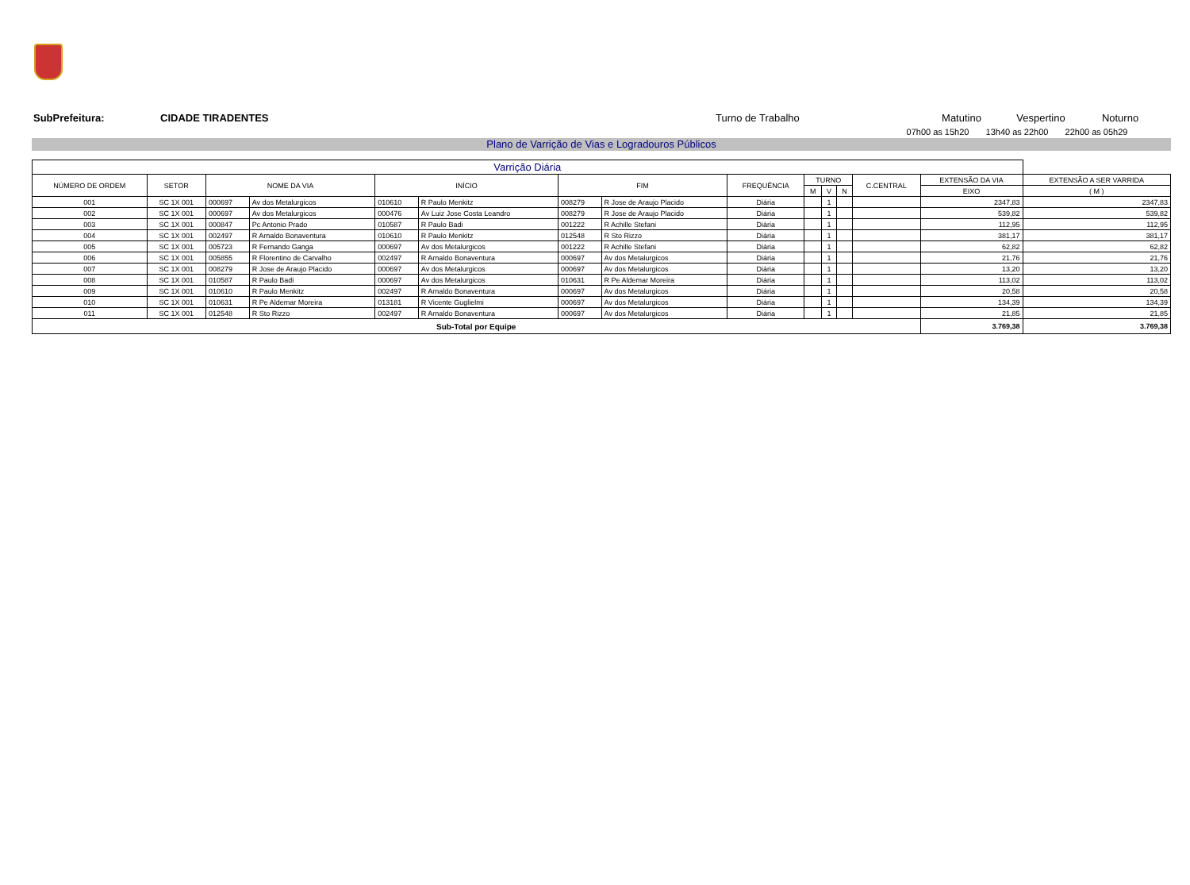SubPrefeitura: CIDADE TIRADENTES Turno de Trabalho Matutino Vespertino Noturno
07h00 as 15h20 13h40 as 22h00 22h00 as 05h29
Plano de Varrição de Vias e Logradouros Públicos
| Varrição Diária | | | | | | | | | | | | | | |
| NÚMERO DE ORDEM | SETOR | NOME DA VIA | | INÍCIO | | FIM | | FREQUÊNCIA | TURNO | | | C.CENTRAL | EXTENSÃO DA VIA | EXTENSÃO A SER VARRIDA |
| | | | | | | | | | M | V | N | | EIXO | ( M ) |
| 001 | SC 1X 001 | 000697 | Av dos Metalurgicos | 010610 | R Paulo Menkitz | 008279 | R Jose de Araujo Placido | Diária | | 1 | | | 2347,83 | 2347,83 |
| 002 | SC 1X 001 | 000697 | Av dos Metalurgicos | 000476 | Av Luiz Jose Costa Leandro | 008279 | R Jose de Araujo Placido | Diária | | 1 | | | 539,82 | 539,82 |
| 003 | SC 1X 001 | 000847 | Pc Antonio Prado | 010587 | R Paulo Badi | 001222 | R Achille Stefani | Diária | | 1 | | | 112,95 | 112,95 |
| 004 | SC 1X 001 | 002497 | R Arnaldo Bonaventura | 010610 | R Paulo Menkitz | 012548 | R Sto Rizzo | Diária | | 1 | | | 381,17 | 381,17 |
| 005 | SC 1X 001 | 005723 | R Fernando Ganga | 000697 | Av dos Metalurgicos | 001222 | R Achille Stefani | Diária | | 1 | | | 62,82 | 62,82 |
| 006 | SC 1X 001 | 005855 | R Florentino de Carvalho | 002497 | R Arnaldo Bonaventura | 000697 | Av dos Metalurgicos | Diária | | 1 | | | 21,76 | 21,76 |
| 007 | SC 1X 001 | 008279 | R Jose de Araujo Placido | 000697 | Av dos Metalurgicos | 000697 | Av dos Metalurgicos | Diária | | 1 | | | 13,20 | 13,20 |
| 008 | SC 1X 001 | 010587 | R Paulo Badi | 000697 | Av dos Metalurgicos | 010631 | R Pe Aldemar Moreira | Diária | | 1 | | | 113,02 | 113,02 |
| 009 | SC 1X 001 | 010610 | R Paulo Menkitz | 002497 | R Arnaldo Bonaventura | 000697 | Av dos Metalurgicos | Diária | | 1 | | | 20,58 | 20,58 |
| 010 | SC 1X 001 | 010631 | R Pe Aldemar Moreira | 013181 | R Vicente Guglielmi | 000697 | Av dos Metalurgicos | Diária | | 1 | | | 134,39 | 134,39 |
| 011 | SC 1X 001 | 012548 | R Sto Rizzo | 002497 | R Arnaldo Bonaventura | 000697 | Av dos Metalurgicos | Diária | | 1 | | | 21,85 | 21,85 |
| Sub-Total por Equipe | | | | | | | | | | | | | 3.769,38 | 3.769,38 |